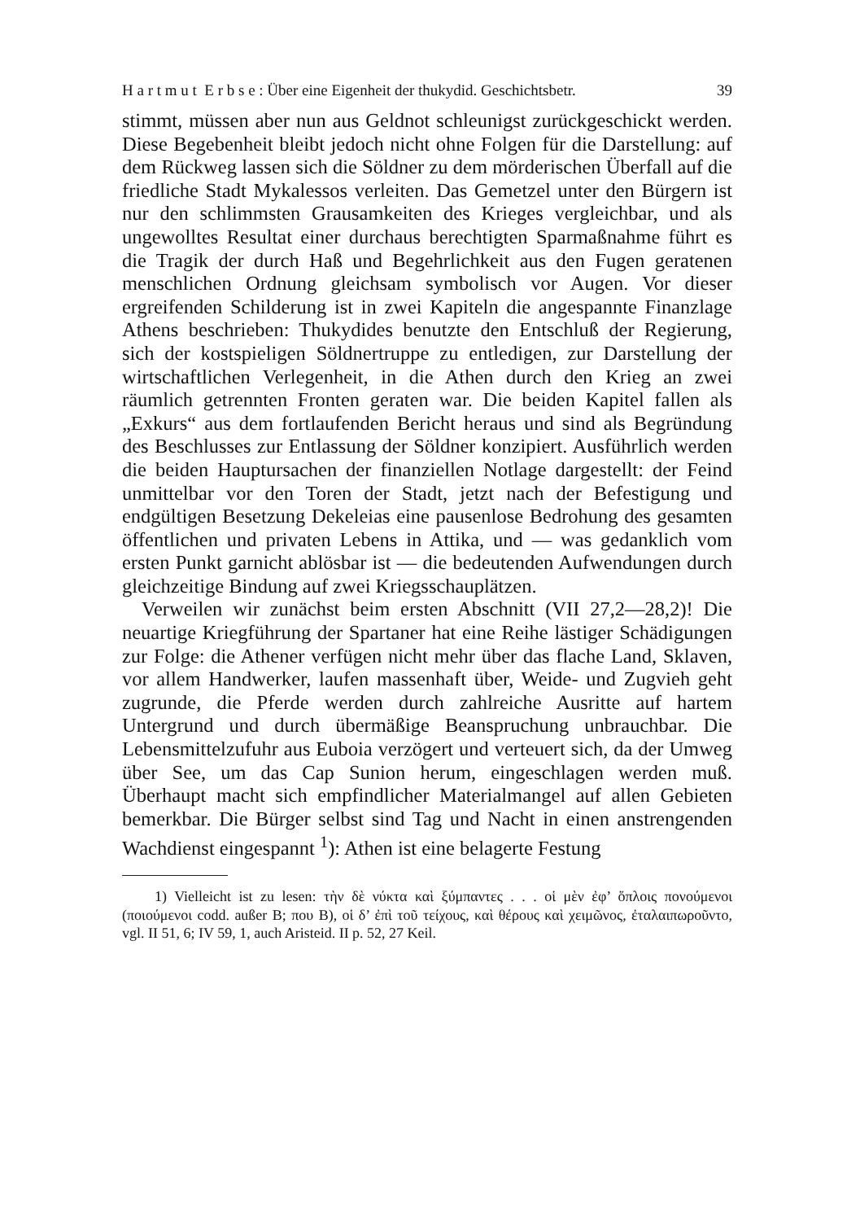H a r t m u t E r b s e : Über eine Eigenheit der thukydid. Geschichtsbetr. 39
stimmt, müssen aber nun aus Geldnot schleunigst zurückgeschickt werden. Diese Begebenheit bleibt jedoch nicht ohne Folgen für die Darstellung: auf dem Rückweg lassen sich die Söldner zu dem mörderischen Überfall auf die friedliche Stadt Mykalessos verleiten. Das Gemetzel unter den Bürgern ist nur den schlimmsten Grausamkeiten des Krieges vergleichbar, und als ungewolltes Resultat einer durchaus berechtigten Sparmaßnahme führt es die Tragik der durch Haß und Begehrlichkeit aus den Fugen geratenen menschlichen Ordnung gleichsam symbolisch vor Augen. Vor dieser ergreifenden Schilderung ist in zwei Kapiteln die angespannte Finanzlage Athens beschrieben: Thukydides benutzte den Entschluß der Regierung, sich der kostspieligen Söldnertruppe zu entledigen, zur Darstellung der wirtschaftlichen Verlegenheit, in die Athen durch den Krieg an zwei räumlich getrennten Fronten geraten war. Die beiden Kapitel fallen als „Exkurs“ aus dem fortlaufenden Bericht heraus und sind als Begründung des Beschlusses zur Entlassung der Söldner konzipiert. Ausführlich werden die beiden Hauptursachen der finanziellen Notlage dargestellt: der Feind unmittelbar vor den Toren der Stadt, jetzt nach der Befestigung und endgültigen Besetzung Dekeleias eine pausenlose Bedrohung des gesamten öffentlichen und privaten Lebens in Attika, und — was gedanklich vom ersten Punkt garnicht ablösbar ist — die bedeutenden Aufwendungen durch gleichzeitige Bindung auf zwei Kriegsschauplätzen.
Verweilen wir zunächst beim ersten Abschnitt (VII 27,2—28,2)! Die neuartige Kriegführung der Spartaner hat eine Reihe lästiger Schädigungen zur Folge: die Athener verfügen nicht mehr über das flache Land, Sklaven, vor allem Handwerker, laufen massenhaft über, Weide- und Zugvieh geht zugrunde, die Pferde werden durch zahlreiche Ausritte auf hartem Untergrund und durch übermäßige Beanspruchung unbrauchbar. Die Lebensmittelzufuhr aus Euboia verzögert und verteuert sich, da der Umweg über See, um das Cap Sunion herum, eingeschlagen werden muß. Überhaupt macht sich empfindlicher Materialmangel auf allen Gebieten bemerkbar. Die Bürger selbst sind Tag und Nacht in einen anstrengenden Wachdienst eingespannt <sup>1</sup>): Athen ist eine belagerte Festung
1) Vielleicht ist zu lesen: τὴν δὲ νύκτα καὶ ξύμπαντες . . . οἱ μὲν ἐφ’ ὅπλοις πονούμενοι (ποιούμενοι codd. außer B; πoυ B), οἱ δ’ ἐπὶ τοῦ τείχους, καὶ θέρους καὶ χειμῶνος, ἐταλαιπωροῦντο, vgl. II 51, 6; IV 59, 1, auch Aristeid. II p. 52, 27 Keil.